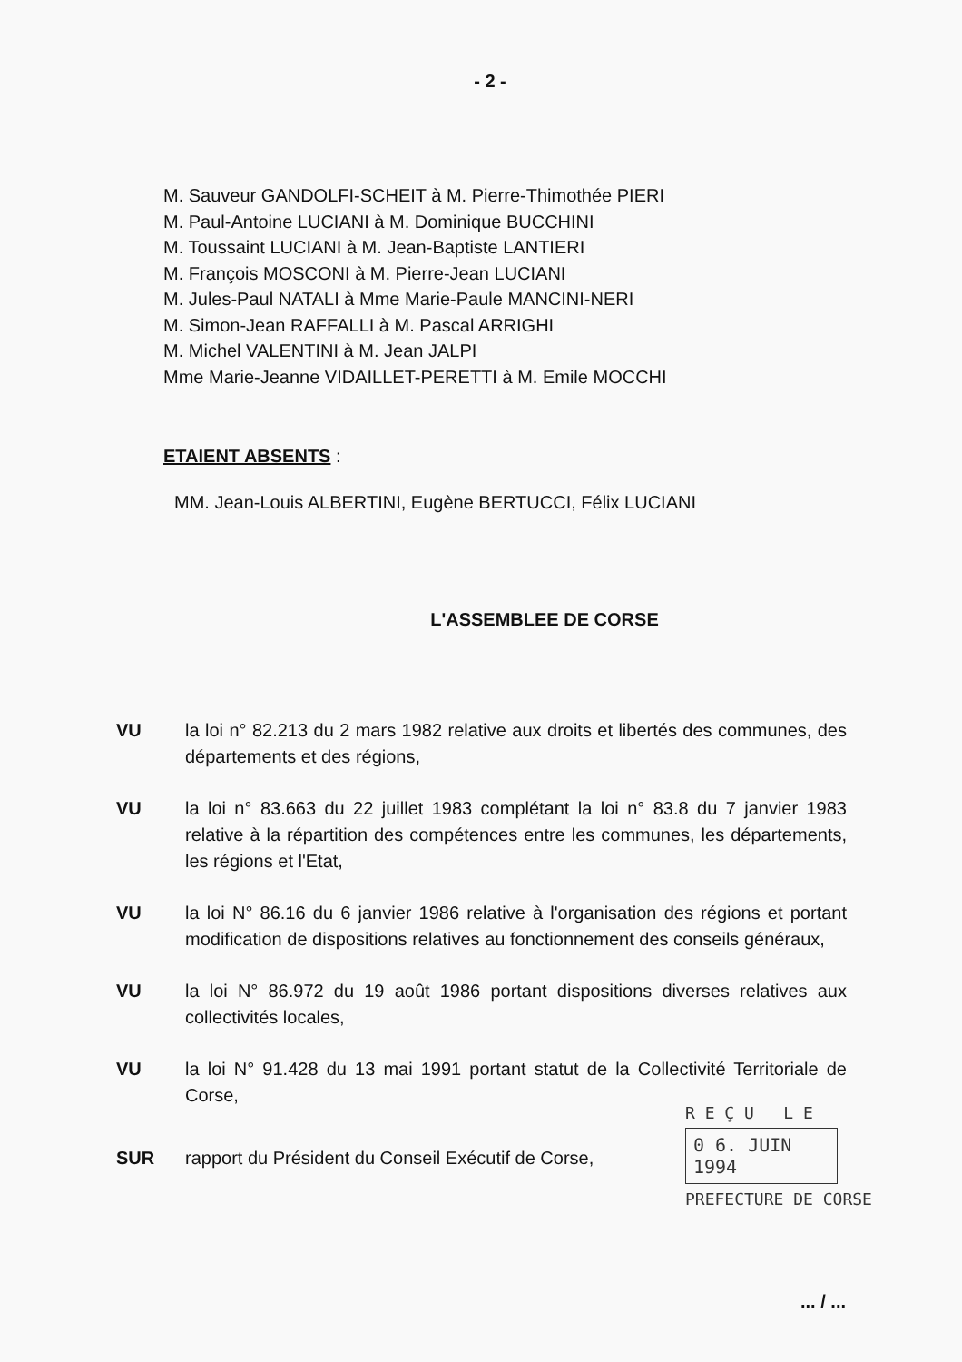- 2 -
M. Sauveur GANDOLFI-SCHEIT à M. Pierre-Thimothée PIERI
M. Paul-Antoine LUCIANI à M. Dominique BUCCHINI
M. Toussaint LUCIANI à M. Jean-Baptiste LANTIERI
M. François MOSCONI à M. Pierre-Jean LUCIANI
M. Jules-Paul NATALI à Mme Marie-Paule MANCINI-NERI
M. Simon-Jean RAFFALLI à M. Pascal ARRIGHI
M. Michel VALENTINI à M. Jean JALPI
Mme Marie-Jeanne VIDAILLET-PERETTI à M. Emile MOCCHI
ETAIENT ABSENTS :
MM. Jean-Louis ALBERTINI, Eugène BERTUCCI, Félix LUCIANI
L'ASSEMBLEE DE CORSE
VU la loi n° 82.213 du 2 mars 1982 relative aux droits et libertés des communes, des départements et des régions,
VU la loi n° 83.663 du 22 juillet 1983 complétant la loi n° 83.8 du 7 janvier 1983 relative à la répartition des compétences entre les communes, les départements, les régions et l'Etat,
VU la loi N° 86.16 du 6 janvier 1986 relative à l'organisation des régions et portant modification de dispositions relatives au fonctionnement des conseils généraux,
VU la loi N° 86.972 du 19 août 1986 portant dispositions diverses relatives aux collectivités locales,
VU la loi N° 91.428 du 13 mai 1991 portant statut de la Collectivité Territoriale de Corse,
SUR rapport du Président du Conseil Exécutif de Corse,
R E Ç U L E
0 6. JUIN 1994
PREFECTURE DE CORSE
... / ...